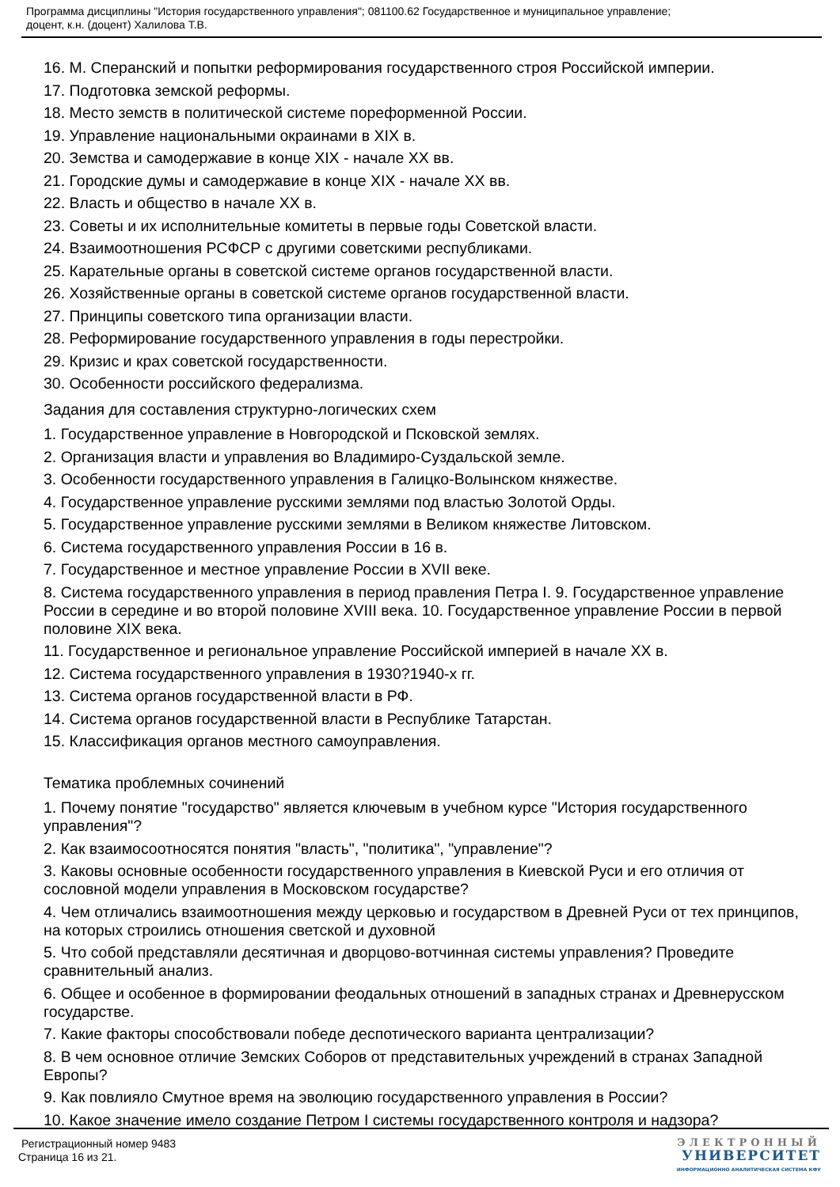Программа дисциплины "История государственного управления"; 081100.62 Государственное и муниципальное управление;
доцент, к.н. (доцент) Халилова Т.В.
16. М. Сперанский и попытки реформирования государственного строя Российской империи.
17. Подготовка земской реформы.
18. Место земств в политической системе пореформенной России.
19. Управление национальными окраинами в XIX в.
20. Земства и самодержавие в конце XIX - начале XX вв.
21. Городские думы и самодержавие в конце XIX - начале XX вв.
22. Власть и общество в начале XX в.
23. Советы и их исполнительные комитеты в первые годы Советской власти.
24. Взаимоотношения РСФСР с другими советскими республиками.
25. Карательные органы в советской системе органов государственной власти.
26. Хозяйственные органы в советской системе органов государственной власти.
27. Принципы советского типа организации власти.
28. Реформирование государственного управления в годы перестройки.
29. Кризис и крах советской государственности.
30. Особенности российского федерализма.
Задания для составления структурно-логических схем
1. Государственное управление в Новгородской и Псковской землях.
2. Организация власти и управления во Владимиро-Суздальской земле.
3. Особенности государственного управления в Галицко-Волынском княжестве.
4. Государственное управление русскими землями под властью Золотой Орды.
5. Государственное управление русскими землями в Великом княжестве Литовском.
6. Система государственного управления России в 16 в.
7. Государственное и местное управление России в XVII веке.
8. Система государственного управления в период правления Петра I. 9. Государственное управление России в середине и во второй половине XVIII века. 10. Государственное управление России в первой половине XIX века.
11. Государственное и региональное управление Российской империей в начале XX в.
12. Система государственного управления в 1930?1940-х гг.
13. Система органов государственной власти в РФ.
14. Система органов государственной власти в Республике Татарстан.
15. Классификация органов местного самоуправления.
Тематика проблемных сочинений
1. Почему понятие "государство" является ключевым в учебном курсе "История государственного управления"?
2. Как взаимосоотносятся понятия "власть", "политика", "управление"?
3. Каковы основные особенности государственного управления в Киевской Руси и его отличия от сословной модели управления в Московском государстве?
4. Чем отличались взаимоотношения между церковью и государством в Древней Руси от тех принципов, на которых строились отношения светской и духовной
5. Что собой представляли десятичная и дворцово-вотчинная системы управления? Проведите сравнительный анализ.
6. Общее и особенное в формировании феодальных отношений в западных странах и Древнерусском государстве.
7. Какие факторы способствовали победе деспотического варианта централизации?
8. В чем основное отличие Земских Соборов от представительных учреждений в странах Западной Европы?
9. Как повлияло Смутное время на эволюцию государственного управления в России?
10. Какое значение имело создание Петром I системы государственного контроля и надзора?
Регистрационный номер 9483
Страница 16 из 21.
ЭЛЕКТРОННЫЙ
УНИВЕРСИТЕТ
ИНФОРМАЦИОННО АНАЛИТИЧЕСКАЯ СИСТЕМА КФУ